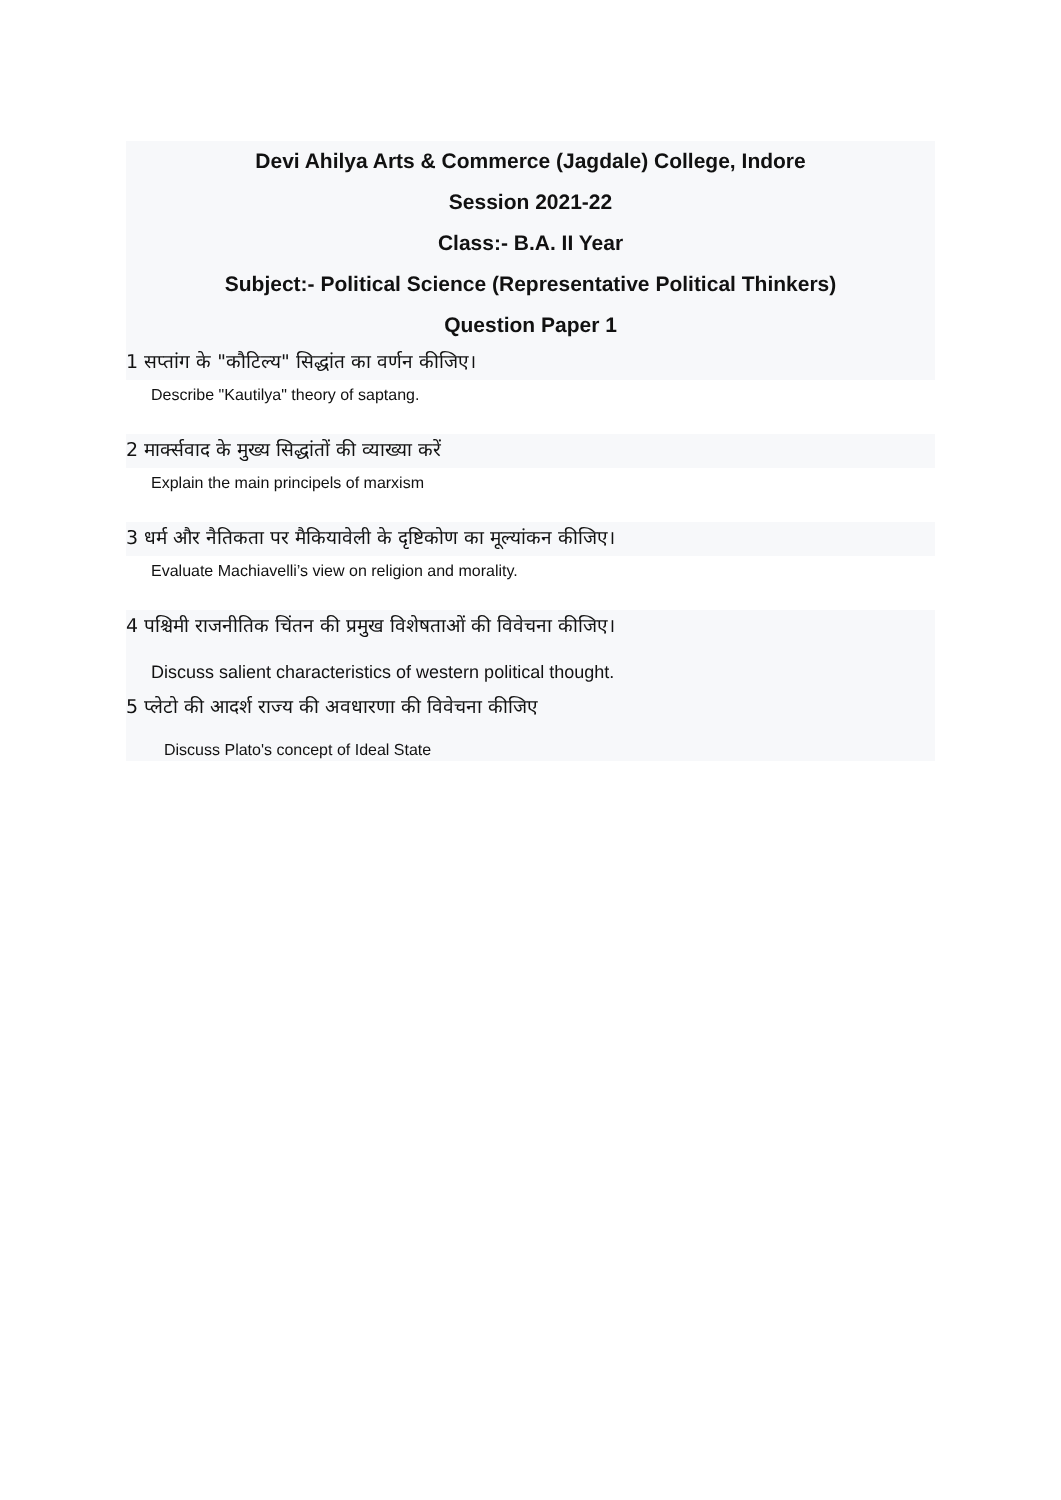Devi Ahilya Arts & Commerce (Jagdale) College, Indore
Session 2021-22
Class:- B.A. II Year
Subject:- Political Science (Representative Political Thinkers)
Question Paper 1
1 सप्तांग के "कौटिल्य" सिद्धांत का वर्णन कीजिए।
Describe "Kautilya" theory of saptang.
2 मार्क्सवाद के मुख्य सिद्धांतों की व्याख्या करें
Explain the main principels of marxism
3 धर्म और नैतिकता पर मैकियावेली के दृष्टिकोण का मूल्यांकन कीजिए।
Evaluate Machiavelli’s view on religion and morality.
4 पश्चिमी राजनीतिक चिंतन की प्रमुख विशेषताओं की विवेचना कीजिए।
Discuss salient characteristics of western political thought.
5 प्लेटो की आदर्श राज्य की अवधारणा की विवेचना कीजिए
Discuss Plato's concept of Ideal State